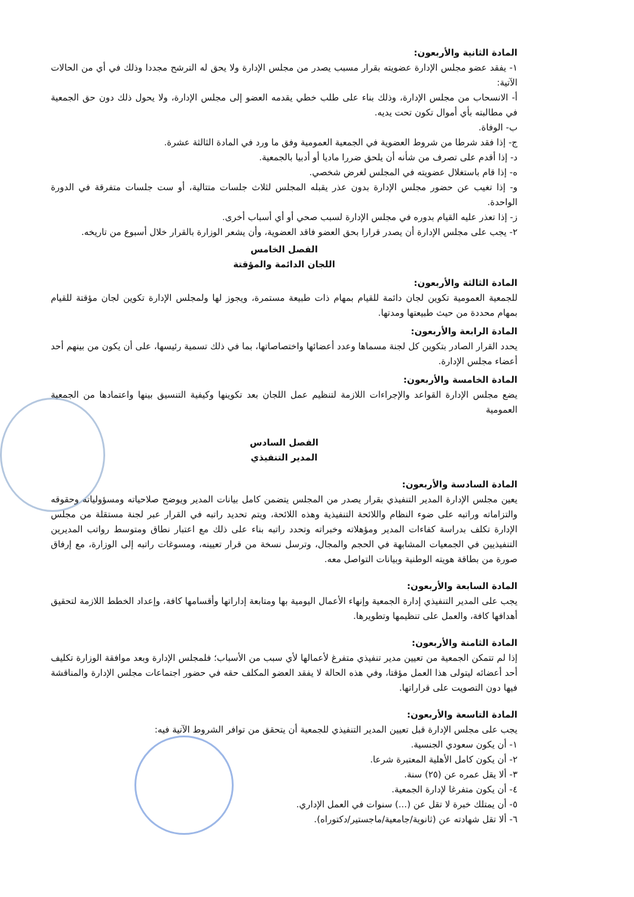المادة الثانية والأربعون:
١- يفقد عضو مجلس الإدارة عضويته بقرار مسبب يصدر من مجلس الإدارة ولا يحق له الترشح مجددا وذلك في أي من الحالات الآتية:
أ- الانسحاب من مجلس الإدارة، وذلك بناء على طلب خطي يقدمه العضو إلى مجلس الإدارة، ولا يحول ذلك دون حق الجمعية في مطالبته بأي أموال تكون تحت يديه.
ب- الوفاة.
ج- إذا فقد شرطا من شروط العضوية في الجمعية العمومية وفق ما ورد في المادة الثالثة عشرة.
د- إذا أقدم على تصرف من شأنه أن يلحق ضررا ماديا أو أدبيا بالجمعية.
ه- إذا قام باستغلال عضويته في المجلس لغرض شخصي.
و- إذا تغيب عن حضور مجلس الإدارة بدون عذر يقبله المجلس لثلاث جلسات متتالية، أو ست جلسات متفرقة في الدورة الواحدة.
ز- إذا تعذر عليه القيام بدوره في مجلس الإدارة لسبب صحي أو أي أسباب أخرى.
٢- يجب على مجلس الإدارة أن يصدر قرارا بحق العضو فاقد العضوية، وأن يشعر الوزارة بالقرار خلال أسبوع من تاريخه.
الفصل الخامس
اللجان الدائمة والمؤقتة
المادة الثالثة والأربعون:
للجمعية العمومية تكوين لجان دائمة للقيام بمهام ذات طبيعة مستمرة، ويجوز لها ولمجلس الإدارة تكوين لجان مؤقتة للقيام بمهام محددة من حيث طبيعتها ومدتها.
المادة الرابعة والأربعون:
يحدد القرار الصادر بتكوين كل لجنة مسماها وعدد أعضائها واختصاصاتها، بما في ذلك تسمية رئيسها، على أن يكون من بينهم أحد أعضاء مجلس الإدارة.
المادة الخامسة والأربعون:
يضع مجلس الإدارة القواعد والإجراءات اللازمة لتنظيم عمل اللجان بعد تكوينها وكيفية التنسيق بينها واعتمادها من الجمعية العمومية
الفصل السادس
المدير التنفيذي
المادة السادسة والأربعون:
يعين مجلس الإدارة المدير التنفيذي بقرار يصدر من المجلس يتضمن كامل بيانات المدير ويوضح صلاحياته ومسؤولياته وحقوقه والتزاماته وراتبه على ضوء النظام واللائحة التنفيذية وهذه اللائحة، ويتم تحديد راتبه في القرار عبر لجنة مستقلة من مجلس الإدارة تكلف بدراسة كفاءات المدير ومؤهلاته وخبراته وتحدد راتبه بناء على ذلك مع اعتبار نطاق ومتوسط رواتب المديرين التنفيذيين في الجمعيات المشابهة في الحجم والمجال، وترسل نسخة من قرار تعيينه، ومسوغات راتبه إلى الوزارة، مع إرفاق صورة من بطاقة هويته الوطنية وبيانات التواصل معه.
المادة السابعة والأربعون:
يجب على المدير التنفيذي إدارة الجمعية وإنهاء الأعمال اليومية بها ومتابعة إداراتها وأقسامها كافة، وإعداد الخطط اللازمة لتحقيق أهدافها كافة، والعمل على تنظيمها وتطويرها.
المادة الثامنة والأربعون:
إذا لم تتمكن الجمعية من تعيين مدير تنفيذي متفرغ لأعمالها لأي سبب من الأسباب؛ فلمجلس الإدارة وبعد موافقة الوزارة تكليف أحد أعضائه ليتولى هذا العمل مؤقتا، وفي هذه الحالة لا يفقد العضو المكلف حقه في حضور اجتماعات مجلس الإدارة والمناقشة فيها دون التصويت على قراراتها.
المادة التاسعة والأربعون:
يجب على مجلس الإدارة قبل تعيين المدير التنفيذي للجمعية أن يتحقق من توافر الشروط الآتية فيه:
١- أن يكون سعودي الجنسية.
٢- أن يكون كامل الأهلية المعتبرة شرعا.
٣- ألا يقل عمره عن (٢٥) سنة.
٤- أن يكون متفرغا لإدارة الجمعية.
٥- أن يمتلك خبرة لا تقل عن (...) سنوات في العمل الإداري.
٦- ألا تقل شهادته عن (ثانوية/جامعية/ماجستير/دكتوراه).